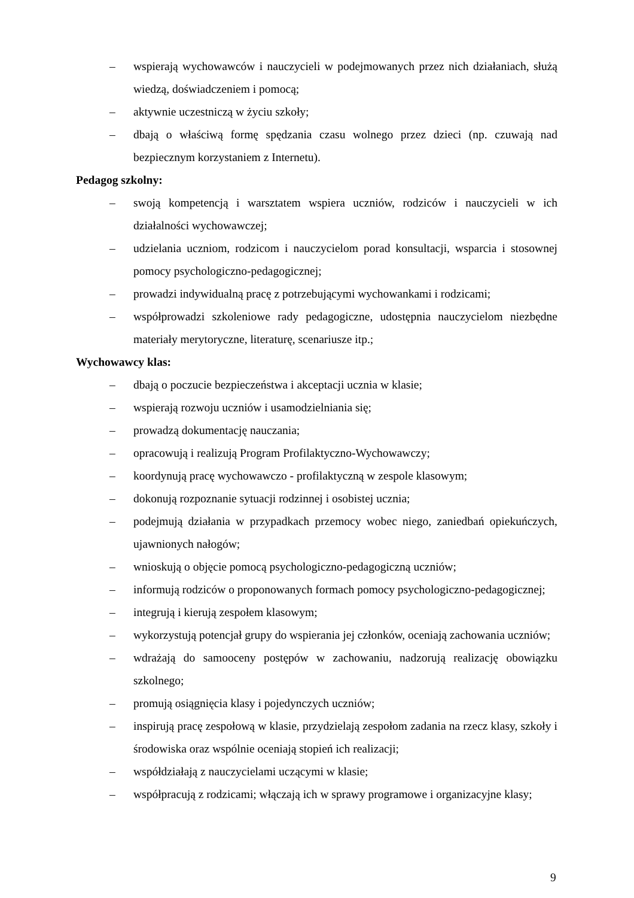– wspierają wychowawców i nauczycieli w podejmowanych przez nich działaniach, służą wiedzą, doświadczeniem i pomocą;
– aktywnie uczestniczą w życiu szkoły;
– dbają o właściwą formę spędzania czasu wolnego przez dzieci (np. czuwają nad bezpiecznym korzystaniem z Internetu).
Pedagog szkolny:
– swoją kompetencją i warsztatem wspiera uczniów, rodziców i nauczycieli w ich działalności wychowawczej;
– udzielania uczniom, rodzicom i nauczycielom porad konsultacji, wsparcia i stosownej pomocy psychologiczno-pedagogicznej;
– prowadzi indywidualną pracę z potrzebującymi wychowankami i rodzicami;
– współprowadzi szkoleniowe rady pedagogiczne, udostępnia nauczycielom niezbędne materiały merytoryczne, literaturę, scenariusze itp.;
Wychowawcy klas:
– dbają o poczucie bezpieczeństwa i akceptacji ucznia w klasie;
– wspierają rozwoju uczniów i usamodzielniania się;
– prowadzą dokumentację nauczania;
– opracowują i realizują Program Profilaktyczno-Wychowawczy;
– koordynują pracę wychowawczo - profilaktyczną w zespole klasowym;
– dokonują rozpoznanie sytuacji rodzinnej i osobistej ucznia;
– podejmują działania w przypadkach przemocy wobec niego, zaniedbań opiekuńczych, ujawnionych nałogów;
– wnioskują o objęcie pomocą psychologiczno-pedagogiczną uczniów;
– informują rodziców o proponowanych formach pomocy psychologiczno-pedagogicznej;
– integrują i kierują zespołem klasowym;
– wykorzystują potencjał grupy do wspierania jej członków, oceniają zachowania uczniów;
– wdrażają do samooceny postępów w zachowaniu, nadzorują realizację obowiązku szkolnego;
– promują osiągnięcia klasy i pojedynczych uczniów;
– inspirują pracę zespołową w klasie, przydzielają zespołom zadania na rzecz klasy, szkoły i środowiska oraz wspólnie oceniają stopień ich realizacji;
– współdziałają z nauczycielami uczącymi w klasie;
– współpracują z rodzicami; włączają ich w sprawy programowe i organizacyjne klasy;
9